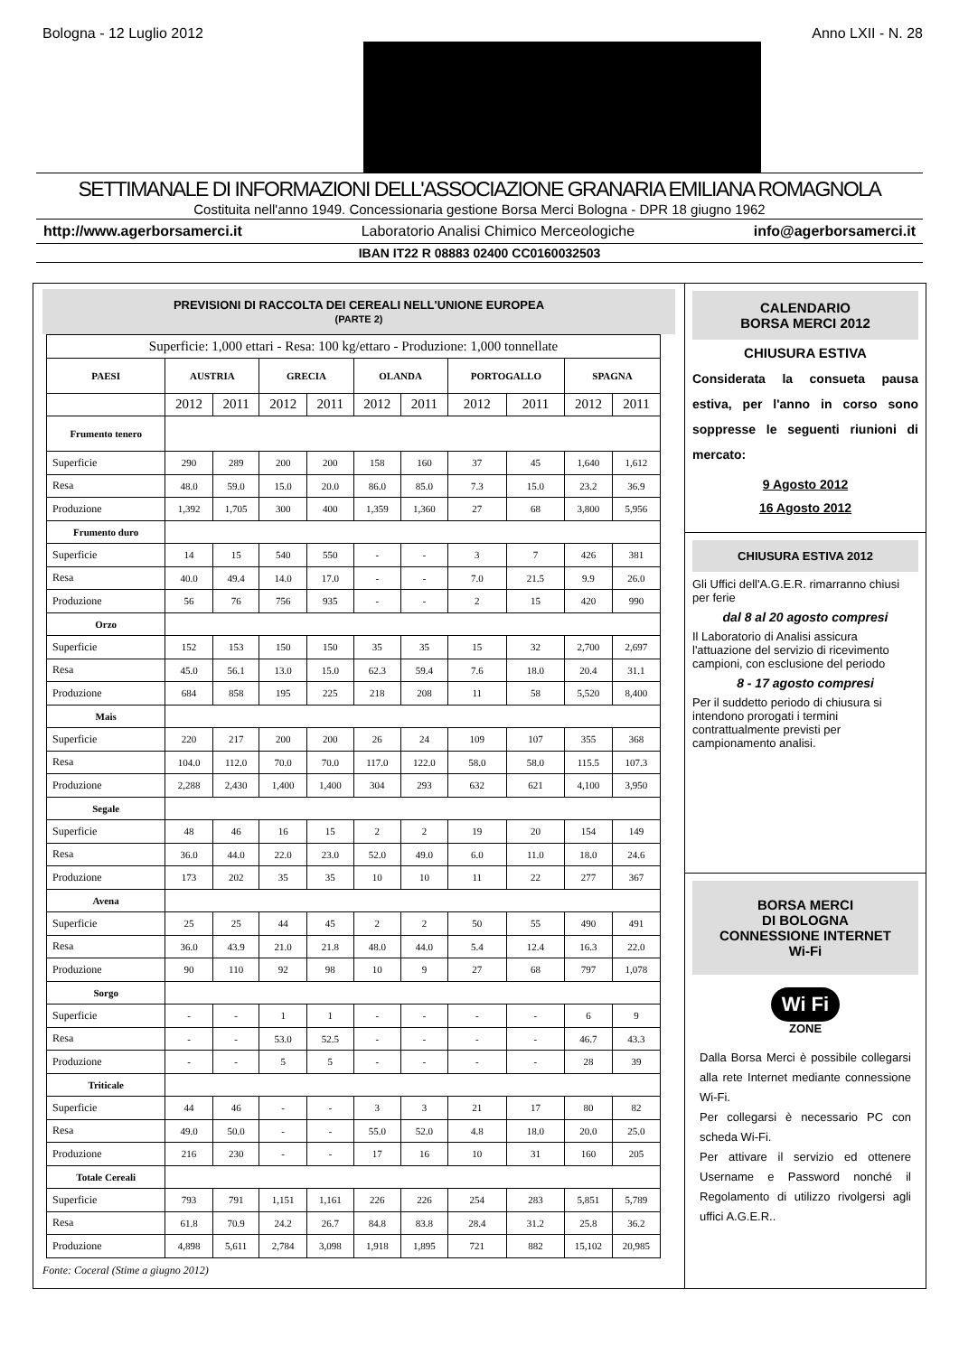Bologna - 12 Luglio 2012 Anno LXII - N. 28
SETTIMANALE DI INFORMAZIONI DELL'ASSOCIAZIONE GRANARIA EMILIANA ROMAGNOLA
Costituita nell'anno 1949. Concessionaria gestione Borsa Merci Bologna - DPR 18 giugno 1962
http://www.agerborsamerci.it Laboratorio Analisi Chimico Merceologiche info@agerborsamerci.it
IBAN IT22 R 08883 02400 CC0160032503
PREVISIONI DI RACCOLTA DEI CEREALI NELL'UNIONE EUROPEA
(PARTE 2)
| Superficie: 1,000 ettari - Resa: 100 kg/ettaro - Produzione: 1,000 tonnellate | | | | | | | | | | |
| PAESI | AUSTRIA | | GRECIA | | OLANDA | | PORTOGALLO | | SPAGNA | |
| | 2012 | 2011 | 2012 | 2011 | 2012 | 2011 | 2012 | 2011 | 2012 | 2011 |
| Frumento tenero | | | | | | | | | | |
| Superficie | 290 | 289 | 200 | 200 | 158 | 160 | 37 | 45 | 1,640 | 1,612 |
| Resa | 48.0 | 59.0 | 15.0 | 20.0 | 86.0 | 85.0 | 7.3 | 15.0 | 23.2 | 36.9 |
| Produzione | 1,392 | 1,705 | 300 | 400 | 1,359 | 1,360 | 27 | 68 | 3,800 | 5,956 |
| Frumento duro | | | | | | | | | | |
| Superficie | 14 | 15 | 540 | 550 | - | - | 3 | 7 | 426 | 381 |
| Resa | 40.0 | 49.4 | 14.0 | 17.0 | - | - | 7.0 | 21.5 | 9.9 | 26.0 |
| Produzione | 56 | 76 | 756 | 935 | - | - | 2 | 15 | 420 | 990 |
| Orzo | | | | | | | | | | |
| Superficie | 152 | 153 | 150 | 150 | 35 | 35 | 15 | 32 | 2,700 | 2,697 |
| Resa | 45.0 | 56.1 | 13.0 | 15.0 | 62.3 | 59.4 | 7.6 | 18.0 | 20.4 | 31.1 |
| Produzione | 684 | 858 | 195 | 225 | 218 | 208 | 11 | 58 | 5,520 | 8,400 |
| Mais | | | | | | | | | | |
| Superficie | 220 | 217 | 200 | 200 | 26 | 24 | 109 | 107 | 355 | 368 |
| Resa | 104.0 | 112.0 | 70.0 | 70.0 | 117.0 | 122.0 | 58.0 | 58.0 | 115.5 | 107.3 |
| Produzione | 2,288 | 2,430 | 1,400 | 1,400 | 304 | 293 | 632 | 621 | 4,100 | 3,950 |
| Segale | | | | | | | | | | |
| Superficie | 48 | 46 | 16 | 15 | 2 | 2 | 19 | 20 | 154 | 149 |
| Resa | 36.0 | 44.0 | 22.0 | 23.0 | 52.0 | 49.0 | 6.0 | 11.0 | 18.0 | 24.6 |
| Produzione | 173 | 202 | 35 | 35 | 10 | 10 | 11 | 22 | 277 | 367 |
| Avena | | | | | | | | | | |
| Superficie | 25 | 25 | 44 | 45 | 2 | 2 | 50 | 55 | 490 | 491 |
| Resa | 36.0 | 43.9 | 21.0 | 21.8 | 48.0 | 44.0 | 5.4 | 12.4 | 16.3 | 22.0 |
| Produzione | 90 | 110 | 92 | 98 | 10 | 9 | 27 | 68 | 797 | 1,078 |
| Sorgo | | | | | | | | | | |
| Superficie | - | - | 1 | 1 | - | - | - | - | 6 | 9 |
| Resa | - | - | 53.0 | 52.5 | - | - | - | - | 46.7 | 43.3 |
| Produzione | - | - | 5 | 5 | - | - | - | - | 28 | 39 |
| Triticale | | | | | | | | | | |
| Superficie | 44 | 46 | - | - | 3 | 3 | 21 | 17 | 80 | 82 |
| Resa | 49.0 | 50.0 | - | - | 55.0 | 52.0 | 4.8 | 18.0 | 20.0 | 25.0 |
| Produzione | 216 | 230 | - | - | 17 | 16 | 10 | 31 | 160 | 205 |
| Totale Cereali | | | | | | | | | | |
| Superficie | 793 | 791 | 1,151 | 1,161 | 226 | 226 | 254 | 283 | 5,851 | 5,789 |
| Resa | 61.8 | 70.9 | 24.2 | 26.7 | 84.8 | 83.8 | 28.4 | 31.2 | 25.8 | 36.2 |
| Produzione | 4,898 | 5,611 | 2,784 | 3,098 | 1,918 | 1,895 | 721 | 882 | 15,102 | 20,985 |
Fonte: Coceral (Stime a giugno 2012)
CALENDARIO
BORSA MERCI 2012
CHIUSURA ESTIVA
Considerata la consueta pausa estiva, per l'anno in corso sono soppresse le seguenti riunioni di mercato:
9 Agosto 2012
16 Agosto 2012
CHIUSURA ESTIVA 2012
Gli Uffici dell'A.G.E.R. rimarranno chiusi per ferie
dal 8 al 20 agosto compresi
Il Laboratorio di Analisi assicura l'attuazione del servizio di ricevimento campioni, con esclusione del periodo
8 - 17 agosto compresi
Per il suddetto periodo di chiusura si intendono prorogati i termini contrattualmente previsti per campionamento analisi.
BORSA MERCI
DI BOLOGNA
CONNESSIONE INTERNET
Wi-Fi
Wi Fi
ZONE
Dalla Borsa Merci è possibile collegarsi alla rete Internet mediante connessione Wi-Fi.
Per collegarsi è necessario PC con scheda Wi-Fi.
Per attivare il servizio ed ottenere Username e Password nonché il Regolamento di utilizzo rivolgersi agli uffici A.G.E.R..